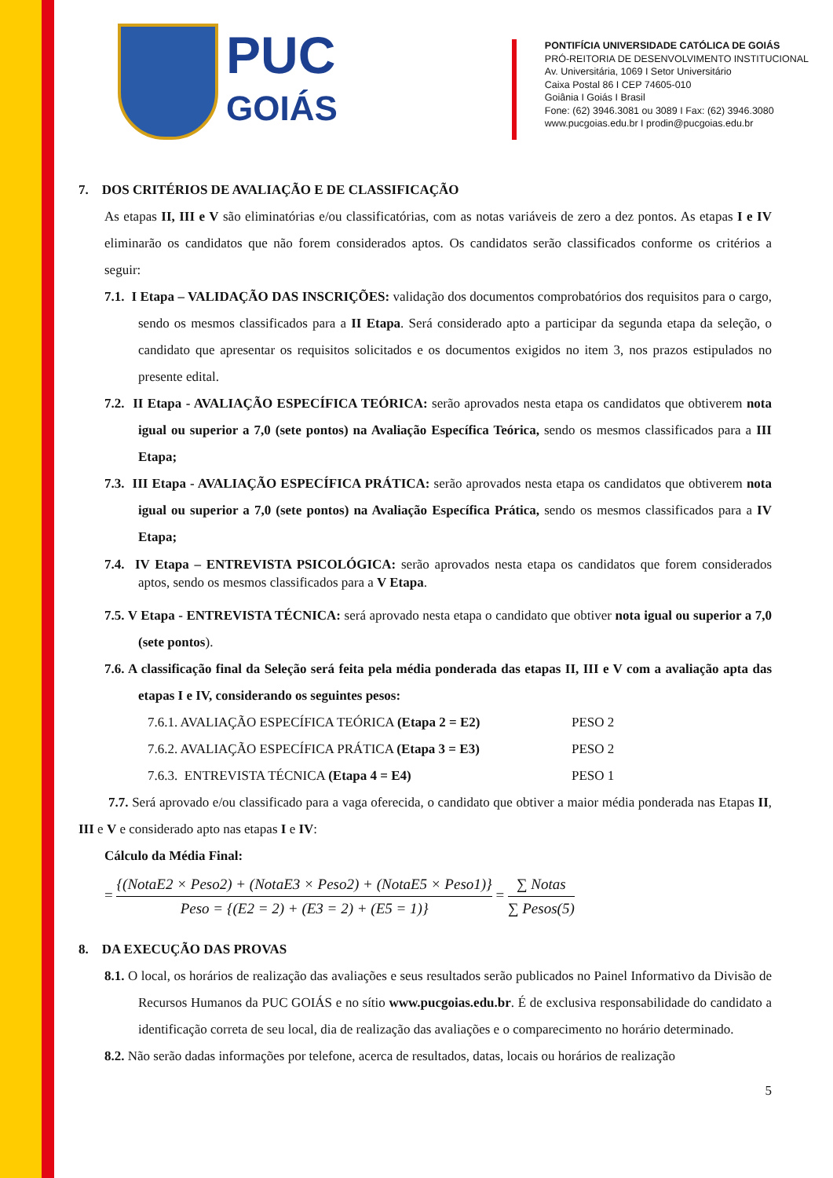PUC
GOIÁS
PONTIFÍCIA UNIVERSIDADE CATÓLICA DE GOIÁS
PRÓ-REITORIA DE DESENVOLVIMENTO INSTITUCIONAL
Av. Universitária, 1069 I Setor Universitário
Caixa Postal 86 I CEP 74605-010
Goiânia I Goiás I Brasil
Fone: (62) 3946.3081 ou 3089 I Fax: (62) 3946.3080
www.pucgoias.edu.br I prodin@pucgoias.edu.br
7. DOS CRITÉRIOS DE AVALIAÇÃO E DE CLASSIFICAÇÃO
As etapas II, III e V são eliminatórias e/ou classificatórias, com as notas variáveis de zero a dez pontos. As etapas I e IV eliminarão os candidatos que não forem considerados aptos. Os candidatos serão classificados conforme os critérios a seguir:
7.1. I Etapa – VALIDAÇÃO DAS INSCRIÇÕES: validação dos documentos comprobatórios dos requisitos para o cargo, sendo os mesmos classificados para a II Etapa. Será considerado apto a participar da segunda etapa da seleção, o candidato que apresentar os requisitos solicitados e os documentos exigidos no item 3, nos prazos estipulados no presente edital.
7.2. II Etapa - AVALIAÇÃO ESPECÍFICA TEÓRICA: serão aprovados nesta etapa os candidatos que obtiverem nota igual ou superior a 7,0 (sete pontos) na Avaliação Específica Teórica, sendo os mesmos classificados para a III Etapa;
7.3. III Etapa - AVALIAÇÃO ESPECÍFICA PRÁTICA: serão aprovados nesta etapa os candidatos que obtiverem nota igual ou superior a 7,0 (sete pontos) na Avaliação Específica Prática, sendo os mesmos classificados para a IV Etapa;
7.4. IV Etapa – ENTREVISTA PSICOLÓGICA: serão aprovados nesta etapa os candidatos que forem considerados aptos, sendo os mesmos classificados para a V Etapa.
7.5. V Etapa - ENTREVISTA TÉCNICA: será aprovado nesta etapa o candidato que obtiver nota igual ou superior a 7,0 (sete pontos).
7.6. A classificação final da Seleção será feita pela média ponderada das etapas II, III e V com a avaliação apta das etapas I e IV, considerando os seguintes pesos:
7.6.1. AVALIAÇÃO ESPECÍFICA TEÓRICA (Etapa 2 = E2) PESO 2
7.6.2. AVALIAÇÃO ESPECÍFICA PRÁTICA (Etapa 3 = E3) PESO 2
7.6.3. ENTREVISTA TÉCNICA (Etapa 4 = E4) PESO 1
7.7. Será aprovado e/ou classificado para a vaga oferecida, o candidato que obtiver a maior média ponderada nas Etapas II, III e V e considerado apto nas etapas I e IV:
Cálculo da Média Final:
=
{(NotaE2 × Peso2) + (NotaE3 × Peso2) + (NotaE5 × Peso1)}
Peso = {(E2 = 2) + (E3 = 2) + (E5 = 1)}
=
∑ Notas
∑ Pesos(5)
8. DA EXECUÇÃO DAS PROVAS
8.1. O local, os horários de realização das avaliações e seus resultados serão publicados no Painel Informativo da Divisão de Recursos Humanos da PUC GOIÁS e no sítio www.pucgoias.edu.br. É de exclusiva responsabilidade do candidato a identificação correta de seu local, dia de realização das avaliações e o comparecimento no horário determinado.
8.2. Não serão dadas informações por telefone, acerca de resultados, datas, locais ou horários de realização
5